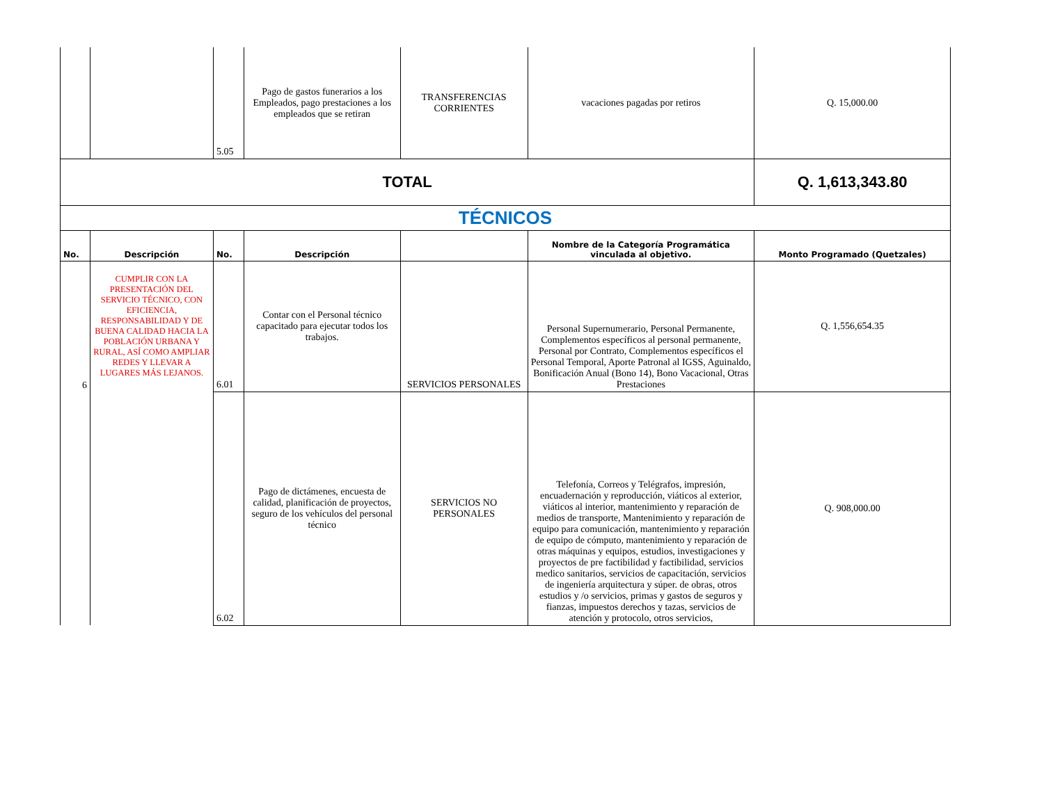| | | 5.05 | Pago de gastos funerarios a los Empleados, pago prestaciones a los empleados que se retiran | TRANSFERENCIAS CORRIENTES | vacaciones pagadas por retiros | Q. 15,000.00 |
| TOTAL | | | | | | Q. 1,613,343.80 |
| TÉCNICOS | | | | | | |
| No. | Descripción | No. | Descripción | | Nombre de la Categoría Programática vinculada al objetivo. | Monto Programado (Quetzales) |
| 6 | CUMPLIR CON LA PRESENTACIÓN DEL SERVICIO TÉCNICO, CON EFICIENCIA, RESPONSABILIDAD Y DE BUENA CALIDAD HACIA LA POBLACIÓN URBANA Y RURAL, ASÍ COMO AMPLIAR REDES Y LLEVAR A LUGARES MÁS LEJANOS. | 6.01 | Contar con el Personal técnico capacitado para ejecutar todos los trabajos. | SERVICIOS PERSONALES | Personal Supernumerario, Personal Permanente, Complementos específicos al personal permanente, Personal por Contrato, Complementos específicos el Personal Temporal, Aporte Patronal al IGSS, Aguinaldo, Bonificación Anual (Bono 14), Bono Vacacional, Otras Prestaciones | Q. 1,556,654.35 |
| | | 6.02 | Pago de dictámenes, encuesta de calidad, planificación de proyectos, seguro de los vehículos del personal técnico | SERVICIOS NO PERSONALES | Telefonía, Correos y Telégrafos, impresión, encuadernación y reproducción, viáticos al exterior, viáticos al interior, mantenimiento y reparación de medios de transporte, Mantenimiento y reparación de equipo para comunicación, mantenimiento y reparación de equipo de cómputo, mantenimiento y reparación de otras máquinas y equipos, estudios, investigaciones y proyectos de pre factibilidad y factibilidad, servicios medico sanitarios, servicios de capacitación, servicios de ingeniería arquitectura y súper. de obras, otros estudios y /o servicios, primas y gastos de seguros y fianzas, impuestos derechos y tazas, servicios de atención y protocolo, otros servicios, | Q. 908,000.00 |